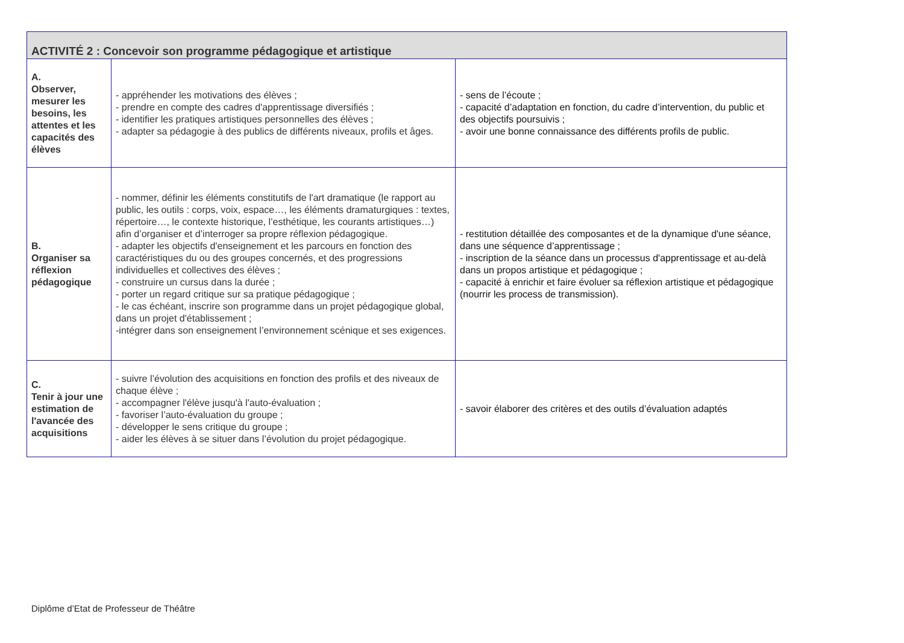| ACTIVITÉ 2 : Concevoir son programme pédagogique et artistique | | |
| --- | --- | --- |
| A. Observer, mesurer les besoins, les attentes et les capacités des élèves | - appréhender les motivations des élèves ; - prendre en compte des cadres d'apprentissage diversifiés ; - identifier les pratiques artistiques personnelles des élèves ; - adapter sa pédagogie à des publics de différents niveaux, profils et âges. | - sens de l’écoute ; - capacité d’adaptation en fonction, du cadre d’intervention, du public et des objectifs poursuivis ; - avoir une bonne connaissance des différents profils de public. |
| B. Organiser sa réflexion pédagogique | - nommer, définir les éléments constitutifs de l'art dramatique (le rapport au public, les outils : corps, voix, espace…, les éléments dramaturgiques : textes, répertoire…, le contexte historique, l’esthétique, les courants artistiques…) afin d’organiser et d’interroger sa propre réflexion pédagogique. - adapter les objectifs d'enseignement et les parcours en fonction des caractéristiques du ou des groupes concernés, et des progressions individuelles et collectives des élèves ; - construire un cursus dans la durée ; - porter un regard critique sur sa pratique pédagogique ; - le cas échéant, inscrire son programme dans un projet pédagogique global, dans un projet d'établissement ; -intégrer dans son enseignement l’environnement scénique et ses exigences. | - restitution détaillée des composantes et de la dynamique d'une séance, dans une séquence d’apprentissage ; - inscription de la séance dans un processus d'apprentissage et au-delà dans un propos artistique et pédagogique ; - capacité à enrichir et faire évoluer sa réflexion artistique et pédagogique (nourrir les process de transmission). |
| C. Tenir à jour une estimation de l'avancée des acquisitions | - suivre l’évolution des acquisitions en fonction des profils et des niveaux de chaque élève ; - accompagner l'élève jusqu'à l'auto-évaluation ; - favoriser l’auto-évaluation du groupe ; - développer le sens critique du groupe ; - aider les élèves à se situer dans l’évolution du projet pédagogique. | - savoir élaborer des critères et des outils d’évaluation adaptés |
Diplôme d’Etat de Professeur de Théâtre